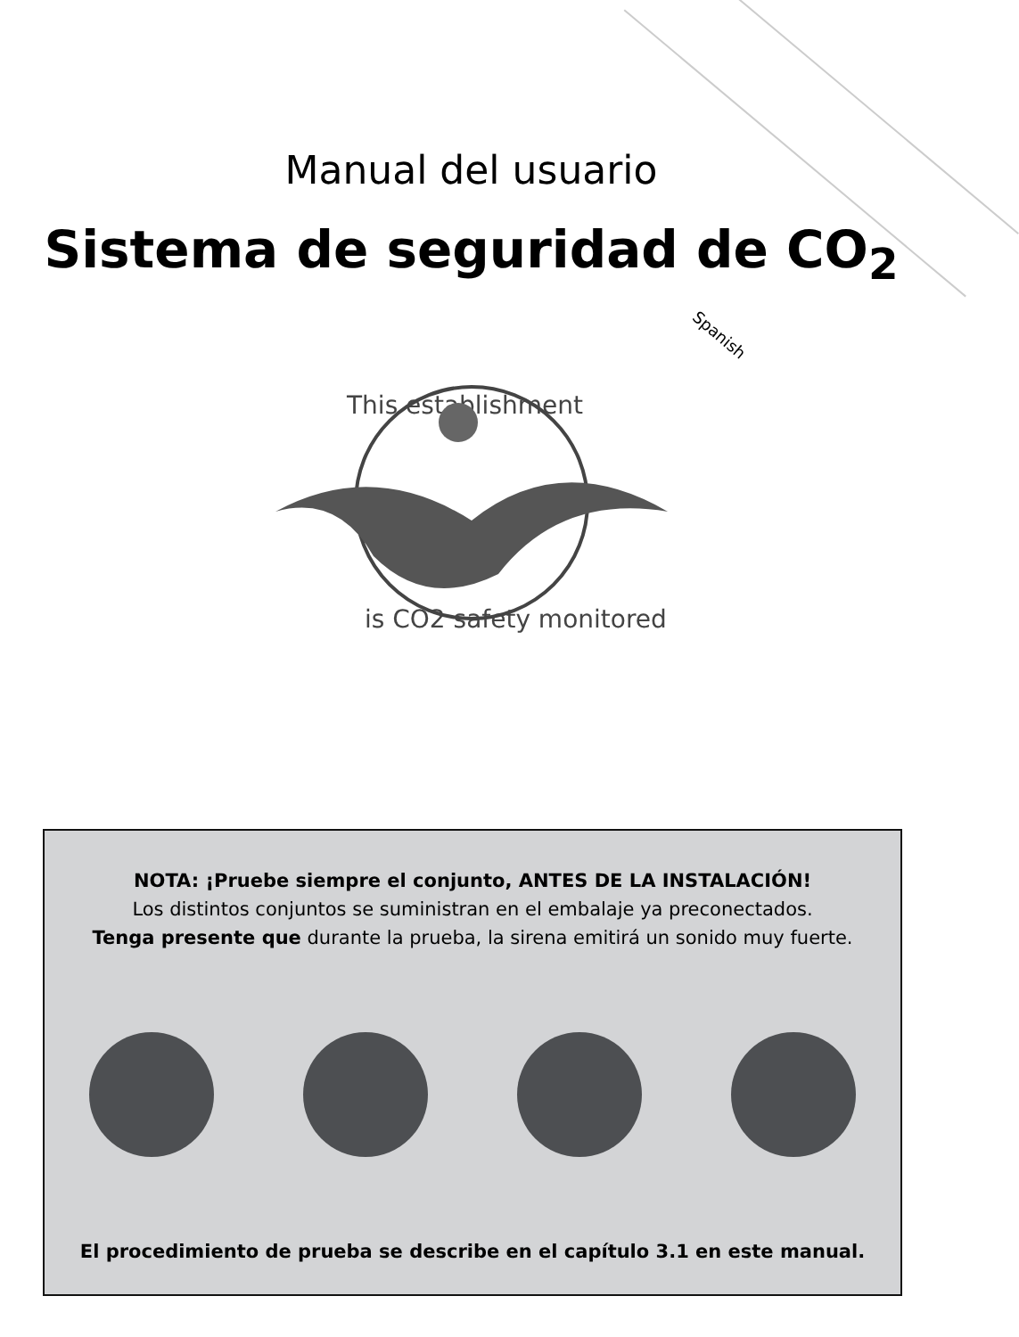Spanish
Manual del usuario
Sistema de seguridad de CO<sub>2</sub>
This establishment
is CO2 safety monitored
NOTA: ¡Pruebe siempre el conjunto, ANTES DE LA INSTALACIÓN!
Los distintos conjuntos se suministran en el embalaje ya preconectados.
Tenga presente que durante la prueba, la sirena emitirá un sonido muy fuerte.
El procedimiento de prueba se describe en el capítulo 3.1 en este manual.